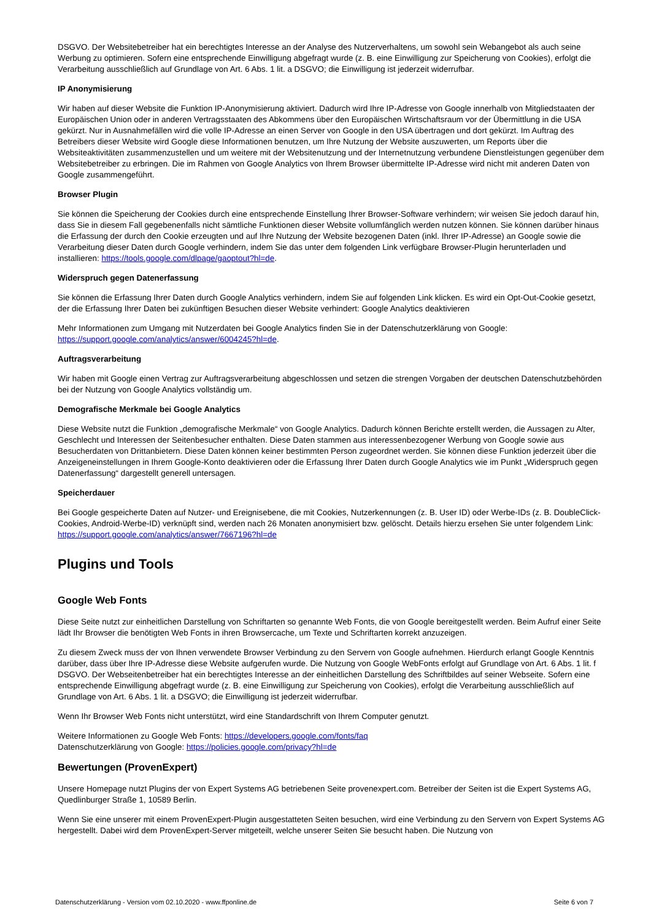DSGVO. Der Websitebetreiber hat ein berechtigtes Interesse an der Analyse des Nutzerverhaltens, um sowohl sein Webangebot als auch seine Werbung zu optimieren. Sofern eine entsprechende Einwilligung abgefragt wurde (z. B. eine Einwilligung zur Speicherung von Cookies), erfolgt die Verarbeitung ausschließlich auf Grundlage von Art. 6 Abs. 1 lit. a DSGVO; die Einwilligung ist jederzeit widerrufbar.
IP Anonymisierung
Wir haben auf dieser Website die Funktion IP-Anonymisierung aktiviert. Dadurch wird Ihre IP-Adresse von Google innerhalb von Mitgliedstaaten der Europäischen Union oder in anderen Vertragsstaaten des Abkommens über den Europäischen Wirtschaftsraum vor der Übermittlung in die USA gekürzt. Nur in Ausnahmefällen wird die volle IP-Adresse an einen Server von Google in den USA übertragen und dort gekürzt. Im Auftrag des Betreibers dieser Website wird Google diese Informationen benutzen, um Ihre Nutzung der Website auszuwerten, um Reports über die Websiteaktivitäten zusammenzustellen und um weitere mit der Websitenutzung und der Internetnutzung verbundene Dienstleistungen gegenüber dem Websitebetreiber zu erbringen. Die im Rahmen von Google Analytics von Ihrem Browser übermittelte IP-Adresse wird nicht mit anderen Daten von Google zusammengeführt.
Browser Plugin
Sie können die Speicherung der Cookies durch eine entsprechende Einstellung Ihrer Browser-Software verhindern; wir weisen Sie jedoch darauf hin, dass Sie in diesem Fall gegebenenfalls nicht sämtliche Funktionen dieser Website vollumfänglich werden nutzen können. Sie können darüber hinaus die Erfassung der durch den Cookie erzeugten und auf Ihre Nutzung der Website bezogenen Daten (inkl. Ihrer IP-Adresse) an Google sowie die Verarbeitung dieser Daten durch Google verhindern, indem Sie das unter dem folgenden Link verfügbare Browser-Plugin herunterladen und installieren: https://tools.google.com/dlpage/gaoptout?hl=de.
Widerspruch gegen Datenerfassung
Sie können die Erfassung Ihrer Daten durch Google Analytics verhindern, indem Sie auf folgenden Link klicken. Es wird ein Opt-Out-Cookie gesetzt, der die Erfassung Ihrer Daten bei zukünftigen Besuchen dieser Website verhindert: Google Analytics deaktivieren
Mehr Informationen zum Umgang mit Nutzerdaten bei Google Analytics finden Sie in der Datenschutzerklärung von Google: https://support.google.com/analytics/answer/6004245?hl=de.
Auftragsverarbeitung
Wir haben mit Google einen Vertrag zur Auftragsverarbeitung abgeschlossen und setzen die strengen Vorgaben der deutschen Datenschutzbehörden bei der Nutzung von Google Analytics vollständig um.
Demografische Merkmale bei Google Analytics
Diese Website nutzt die Funktion „demografische Merkmale“ von Google Analytics. Dadurch können Berichte erstellt werden, die Aussagen zu Alter, Geschlecht und Interessen der Seitenbesucher enthalten. Diese Daten stammen aus interessenbezogener Werbung von Google sowie aus Besucherdaten von Drittanbietern. Diese Daten können keiner bestimmten Person zugeordnet werden. Sie können diese Funktion jederzeit über die Anzeigeneinstellungen in Ihrem Google-Konto deaktivieren oder die Erfassung Ihrer Daten durch Google Analytics wie im Punkt „Widerspruch gegen Datenerfassung“ dargestellt generell untersagen.
Speicherdauer
Bei Google gespeicherte Daten auf Nutzer- und Ereignisebene, die mit Cookies, Nutzerkennungen (z. B. User ID) oder Werbe-IDs (z. B. DoubleClick-Cookies, Android-Werbe-ID) verknüpft sind, werden nach 26 Monaten anonymisiert bzw. gelöscht. Details hierzu ersehen Sie unter folgendem Link: https://support.google.com/analytics/answer/7667196?hl=de
Plugins und Tools
Google Web Fonts
Diese Seite nutzt zur einheitlichen Darstellung von Schriftarten so genannte Web Fonts, die von Google bereitgestellt werden. Beim Aufruf einer Seite lädt Ihr Browser die benötigten Web Fonts in ihren Browsercache, um Texte und Schriftarten korrekt anzuzeigen.
Zu diesem Zweck muss der von Ihnen verwendete Browser Verbindung zu den Servern von Google aufnehmen. Hierdurch erlangt Google Kenntnis darüber, dass über Ihre IP-Adresse diese Website aufgerufen wurde. Die Nutzung von Google WebFonts erfolgt auf Grundlage von Art. 6 Abs. 1 lit. f DSGVO. Der Webseitenbetreiber hat ein berechtigtes Interesse an der einheitlichen Darstellung des Schriftbildes auf seiner Webseite. Sofern eine entsprechende Einwilligung abgefragt wurde (z. B. eine Einwilligung zur Speicherung von Cookies), erfolgt die Verarbeitung ausschließlich auf Grundlage von Art. 6 Abs. 1 lit. a DSGVO; die Einwilligung ist jederzeit widerrufbar.
Wenn Ihr Browser Web Fonts nicht unterstützt, wird eine Standardschrift von Ihrem Computer genutzt.
Weitere Informationen zu Google Web Fonts: https://developers.google.com/fonts/faq
Datenschutzerklärung von Google: https://policies.google.com/privacy?hl=de
Bewertungen (ProvenExpert)
Unsere Homepage nutzt Plugins der von Expert Systems AG betriebenen Seite provenexpert.com. Betreiber der Seiten ist die Expert Systems AG, Quedlinburger Straße 1, 10589 Berlin.
Wenn Sie eine unserer mit einem ProvenExpert-Plugin ausgestatteten Seiten besuchen, wird eine Verbindung zu den Servern von Expert Systems AG hergestellt. Dabei wird dem ProvenExpert-Server mitgeteilt, welche unserer Seiten Sie besucht haben. Die Nutzung von
Datenschutzerklärung - Version vom 02.10.2020 - www.ffponline.de Seite 6 von 7